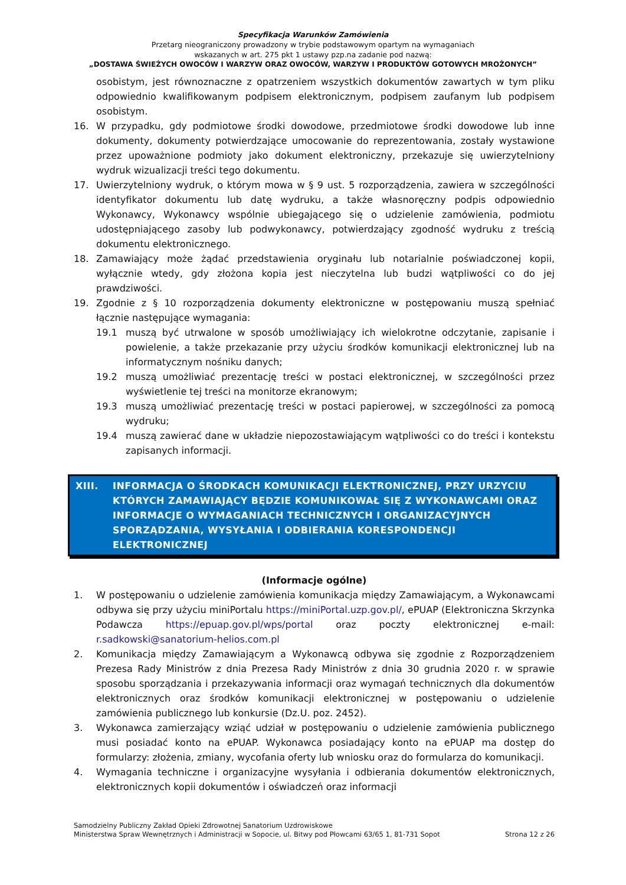Specyfikacja Warunków Zamówienia
Przetarg nieograniczony prowadzony w trybie podstawowym opartym na wymaganiach
wskazanych w art. 275 pkt 1 ustawy pzp.na zadanie pod nazwą:
„DOSTAWA ŚWIEŻYCH OWOCÓW I WARZYW ORAZ OWOCÓW, WARZYW I PRODUKTÓW GOTOWYCH MROŻONYCH”
osobistym, jest równoznaczne z opatrzeniem wszystkich dokumentów zawartych w tym pliku odpowiednio kwalifikowanym podpisem elektronicznym, podpisem zaufanym lub podpisem osobistym.
16. W przypadku, gdy podmiotowe środki dowodowe, przedmiotowe środki dowodowe lub inne dokumenty, dokumenty potwierdzające umocowanie do reprezentowania, zostały wystawione przez upoważnione podmioty jako dokument elektroniczny, przekazuje się uwierzytelniony wydruk wizualizacji treści tego dokumentu.
17. Uwierzytelniony wydruk, o którym mowa w § 9 ust. 5 rozporządzenia, zawiera w szczególności identyfikator dokumentu lub datę wydruku, a także własnoręczny podpis odpowiednio Wykonawcy, Wykonawcy wspólnie ubiegającego się o udzielenie zamówienia, podmiotu udostępniającego zasoby lub podwykonawcy, potwierdzający zgodność wydruku z treścią dokumentu elektronicznego.
18. Zamawiający może żądać przedstawienia oryginału lub notarialnie poświadczonej kopii, wyłącznie wtedy, gdy złożona kopia jest nieczytelna lub budzi wątpliwości co do jej prawdziwości.
19. Zgodnie z § 10 rozporządzenia dokumenty elektroniczne w postępowaniu muszą spełniać łącznie następujące wymagania:
19.1 muszą być utrwalone w sposób umożliwiający ich wielokrotne odczytanie, zapisanie i powielenie, a także przekazanie przy użyciu środków komunikacji elektronicznej lub na informatycznym nośniku danych;
19.2 muszą umożliwiać prezentację treści w postaci elektronicznej, w szczególności przez wyświetlenie tej treści na monitorze ekranowym;
19.3 muszą umożliwiać prezentację treści w postaci papierowej, w szczególności za pomocą wydruku;
19.4 muszą zawierać dane w układzie niepozostawiającym wątpliwości co do treści i kontekstu zapisanych informacji.
XIII. INFORMACJA O ŚRODKACH KOMUNIKACJI ELEKTRONICZNEJ, PRZY URZYCIU KTÓRYCH ZAMAWIAJĄCY BĘDZIE KOMUNIKOWAŁ SIĘ Z WYKONAWCAMI ORAZ INFORMACJE O WYMAGANIACH TECHNICZNYCH I ORGANIZACYJNYCH SPORZĄDZANIA, WYSYŁANIA I ODBIERANIA KORESPONDENCJI ELEKTRONICZNEJ
(Informacje ogólne)
1. W postępowaniu o udzielenie zamówienia komunikacja między Zamawiającym, a Wykonawcami odbywa się przy użyciu miniPortalu https://miniPortal.uzp.gov.pl/, ePUAP (Elektroniczna Skrzynka Podawcza https://epuap.gov.pl/wps/portal oraz poczty elektronicznej e-mail: r.sadkowski@sanatorium-helios.com.pl
2. Komunikacja między Zamawiającym a Wykonawcą odbywa się zgodnie z Rozporządzeniem Prezesa Rady Ministrów z dnia Prezesa Rady Ministrów z dnia 30 grudnia 2020 r. w sprawie sposobu sporządzania i przekazywania informacji oraz wymagań technicznych dla dokumentów elektronicznych oraz środków komunikacji elektronicznej w postępowaniu o udzielenie zamówienia publicznego lub konkursie (Dz.U. poz. 2452).
3. Wykonawca zamierzający wziąć udział w postępowaniu o udzielenie zamówienia publicznego musi posiadać konto na ePUAP. Wykonawca posiadający konto na ePUAP ma dostęp do formularzy: złożenia, zmiany, wycofania oferty lub wniosku oraz do formularza do komunikacji.
4. Wymagania techniczne i organizacyjne wysyłania i odbierania dokumentów elektronicznych, elektronicznych kopii dokumentów i oświadczeń oraz informacji
Samodzielny Publiczny Zakład Opieki Zdrowotnej Sanatorium Uzdrowiskowe
Ministerstwa Spraw Wewnętrznych i Administracji w Sopocie, ul. Bitwy pod Płowcami 63/65 1, 81-731 Sopot
Strona 12 z 26